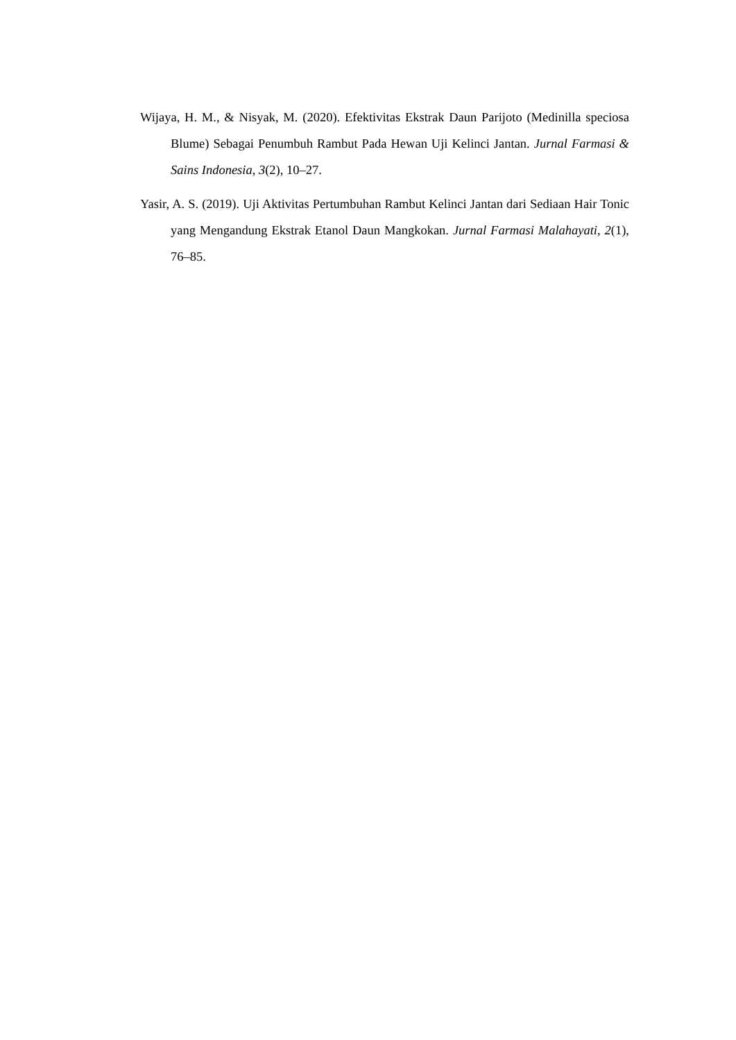Wijaya, H. M., & Nisyak, M. (2020). Efektivitas Ekstrak Daun Parijoto (Medinilla speciosa Blume) Sebagai Penumbuh Rambut Pada Hewan Uji Kelinci Jantan. Jurnal Farmasi & Sains Indonesia, 3(2), 10–27.
Yasir, A. S. (2019). Uji Aktivitas Pertumbuhan Rambut Kelinci Jantan dari Sediaan Hair Tonic yang Mengandung Ekstrak Etanol Daun Mangkokan. Jurnal Farmasi Malahayati, 2(1), 76–85.